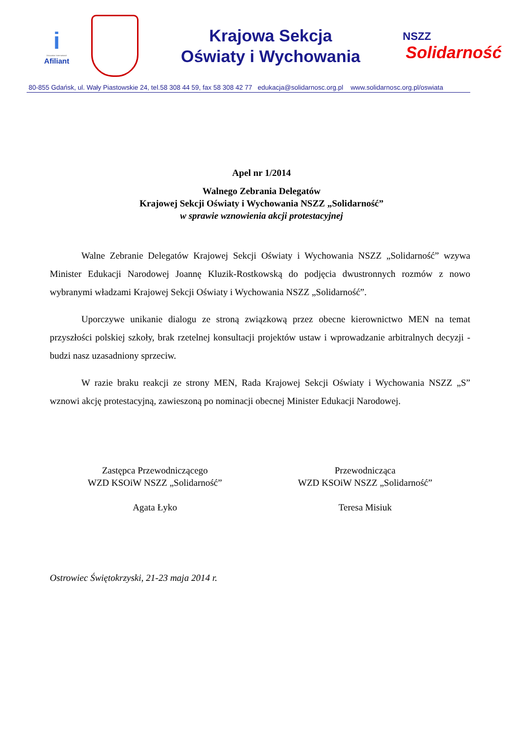i
Education International
Afiliant
Krajowa Sekcja
Oświaty i Wychowania
NSZZ
Solidarność
80-855 Gdańsk, ul. Wały Piastowskie 24, tel.58 308 44 59, fax 58 308 42 77 edukacja@solidarnosc.org.pl www.solidarnosc.org.pl/oswiata
Apel nr 1/2014
Walnego Zebrania Delegatów
Krajowej Sekcji Oświaty i Wychowania NSZZ „Solidarność”
w sprawie wznowienia akcji protestacyjnej
Walne Zebranie Delegatów Krajowej Sekcji Oświaty i Wychowania NSZZ „Solidarność” wzywa Minister Edukacji Narodowej Joannę Kluzik-Rostkowską do podjęcia dwustronnych rozmów z nowo wybranymi władzami Krajowej Sekcji Oświaty i Wychowania NSZZ „Solidarność”.
Uporczywe unikanie dialogu ze stroną związkową przez obecne kierownictwo MEN na temat przyszłości polskiej szkoły, brak rzetelnej konsultacji projektów ustaw i wprowadzanie arbitralnych decyzji - budzi nasz uzasadniony sprzeciw.
W razie braku reakcji ze strony MEN, Rada Krajowej Sekcji Oświaty i Wychowania NSZZ „S” wznowi akcję protestacyjną, zawieszoną po nominacji obecnej Minister Edukacji Narodowej.
Zastępca Przewodniczącego
WZD KSOiW NSZZ „Solidarność”
Agata Łyko
Przewodnicząca
WZD KSOiW NSZZ „Solidarność”
Teresa Misiuk
Ostrowiec Świętokrzyski, 21-23 maja 2014 r.